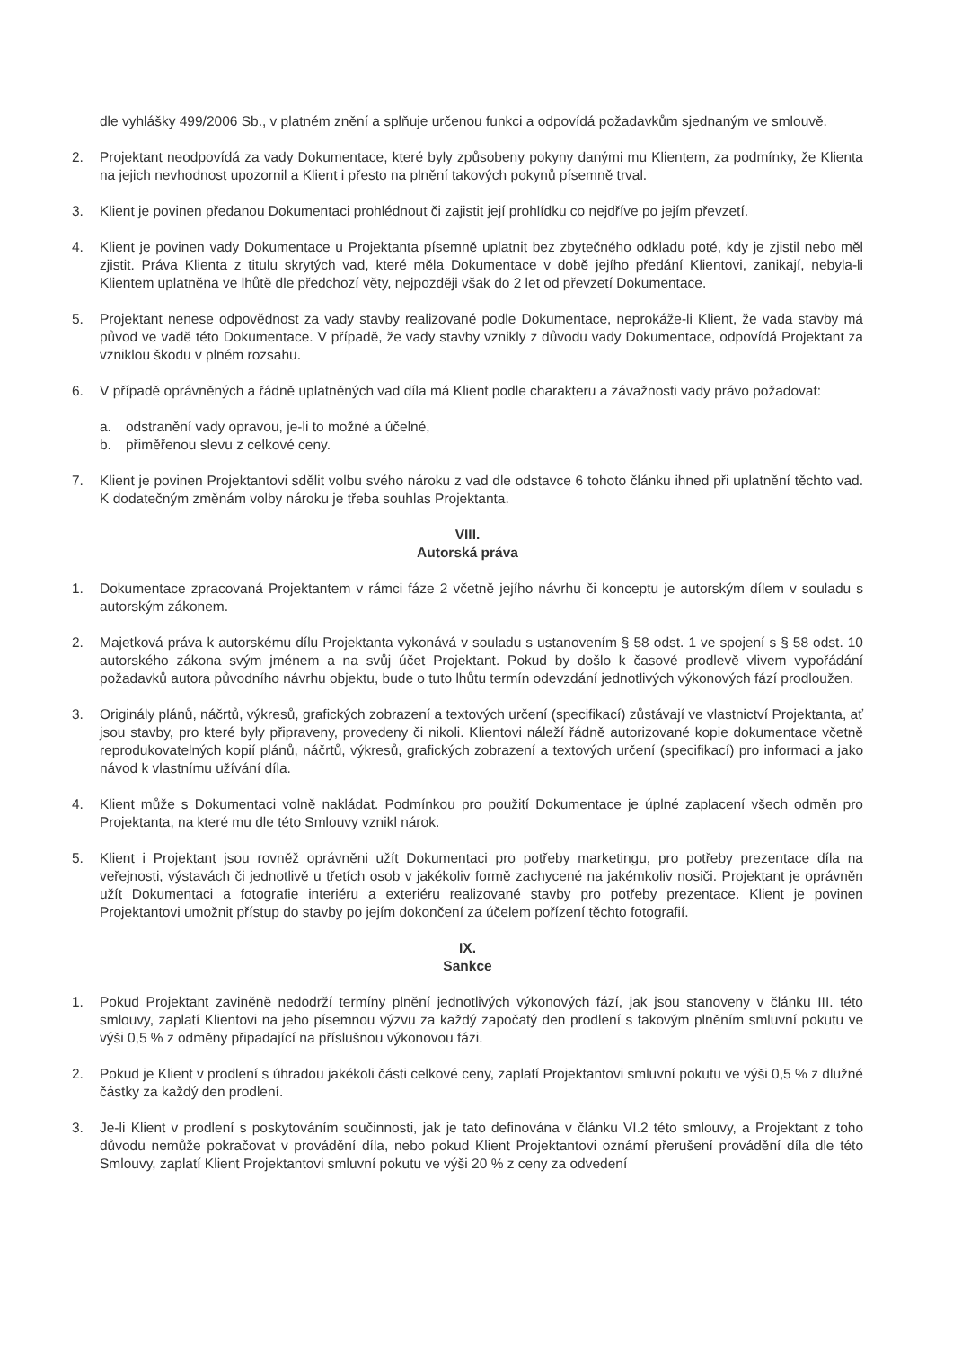dle vyhlášky 499/2006 Sb., v platném znění a splňuje určenou funkci a odpovídá požadavkům sjednaným ve smlouvě.
2. Projektant neodpovídá za vady Dokumentace, které byly způsobeny pokyny danými mu Klientem, za podmínky, že Klienta na jejich nevhodnost upozornil a Klient i přesto na plnění takových pokynů písemně trval.
3. Klient je povinen předanou Dokumentaci prohlédnout či zajistit její prohlídku co nejdříve po jejím převzetí.
4. Klient je povinen vady Dokumentace u Projektanta písemně uplatnit bez zbytečného odkladu poté, kdy je zjistil nebo měl zjistit. Práva Klienta z titulu skrytých vad, které měla Dokumentace v době jejího předání Klientovi, zanikají, nebyla-li Klientem uplatněna ve lhůtě dle předchozí věty, nejpozději však do 2 let od převzetí Dokumentace.
5. Projektant nenese odpovědnost za vady stavby realizované podle Dokumentace, neprokáže-li Klient, že vada stavby má původ ve vadě této Dokumentace. V případě, že vady stavby vznikly z důvodu vady Dokumentace, odpovídá Projektant za vzniklou škodu v plném rozsahu.
6. V případě oprávněných a řádně uplatněných vad díla má Klient podle charakteru a závažnosti vady právo požadovat:
a. odstranění vady opravou, je-li to možné a účelné,
b. přiměřenou slevu z celkové ceny.
7. Klient je povinen Projektantovi sdělit volbu svého nároku z vad dle odstavce 6 tohoto článku ihned při uplatnění těchto vad. K dodatečným změnám volby nároku je třeba souhlas Projektanta.
VIII.
Autorská práva
1. Dokumentace zpracovaná Projektantem v rámci fáze 2 včetně jejího návrhu či konceptu je autorským dílem v souladu s autorským zákonem.
2. Majetková práva k autorskému dílu Projektanta vykonává v souladu s ustanovením § 58 odst. 1 ve spojení s § 58 odst. 10 autorského zákona svým jménem a na svůj účet Projektant. Pokud by došlo k časové prodlevě vlivem vypořádání požadavků autora původního návrhu objektu, bude o tuto lhůtu termín odevzdání jednotlivých výkonových fází prodloužen.
3. Originály plánů, náčrtů, výkresů, grafických zobrazení a textových určení (specifikací) zůstávají ve vlastnictví Projektanta, ať jsou stavby, pro které byly připraveny, provedeny či nikoli. Klientovi náleží řádně autorizované kopie dokumentace včetně reprodukovatelných kopií plánů, náčrtů, výkresů, grafických zobrazení a textových určení (specifikací) pro informaci a jako návod k vlastnímu užívání díla.
4. Klient může s Dokumentaci volně nakládat. Podmínkou pro použití Dokumentace je úplné zaplacení všech odměn pro Projektanta, na které mu dle této Smlouvy vznikl nárok.
5. Klient i Projektant jsou rovněž oprávněni užít Dokumentaci pro potřeby marketingu, pro potřeby prezentace díla na veřejnosti, výstavách či jednotlivě u třetích osob v jakékoliv formě zachycené na jakémkoliv nosiči. Projektant je oprávněn užít Dokumentaci a fotografie interiéru a exteriéru realizované stavby pro potřeby prezentace. Klient je povinen Projektantovi umožnit přístup do stavby po jejím dokončení za účelem pořízení těchto fotografií.
IX.
Sankce
1. Pokud Projektant zaviněně nedodrží termíny plnění jednotlivých výkonových fází, jak jsou stanoveny v článku III. této smlouvy, zaplatí Klientovi na jeho písemnou výzvu za každý započatý den prodlení s takovým plněním smluvní pokutu ve výši 0,5 % z odměny připadající na příslušnou výkonovou fázi.
2. Pokud je Klient v prodlení s úhradou jakékoli části celkové ceny, zaplatí Projektantovi smluvní pokutu ve výši 0,5 % z dlužné částky za každý den prodlení.
3. Je-li Klient v prodlení s poskytováním součinnosti, jak je tato definována v článku VI.2 této smlouvy, a Projektant z toho důvodu nemůže pokračovat v provádění díla, nebo pokud Klient Projektantovi oznámí přerušení provádění díla dle této Smlouvy, zaplatí Klient Projektantovi smluvní pokutu ve výši 20 % z ceny za odvedení